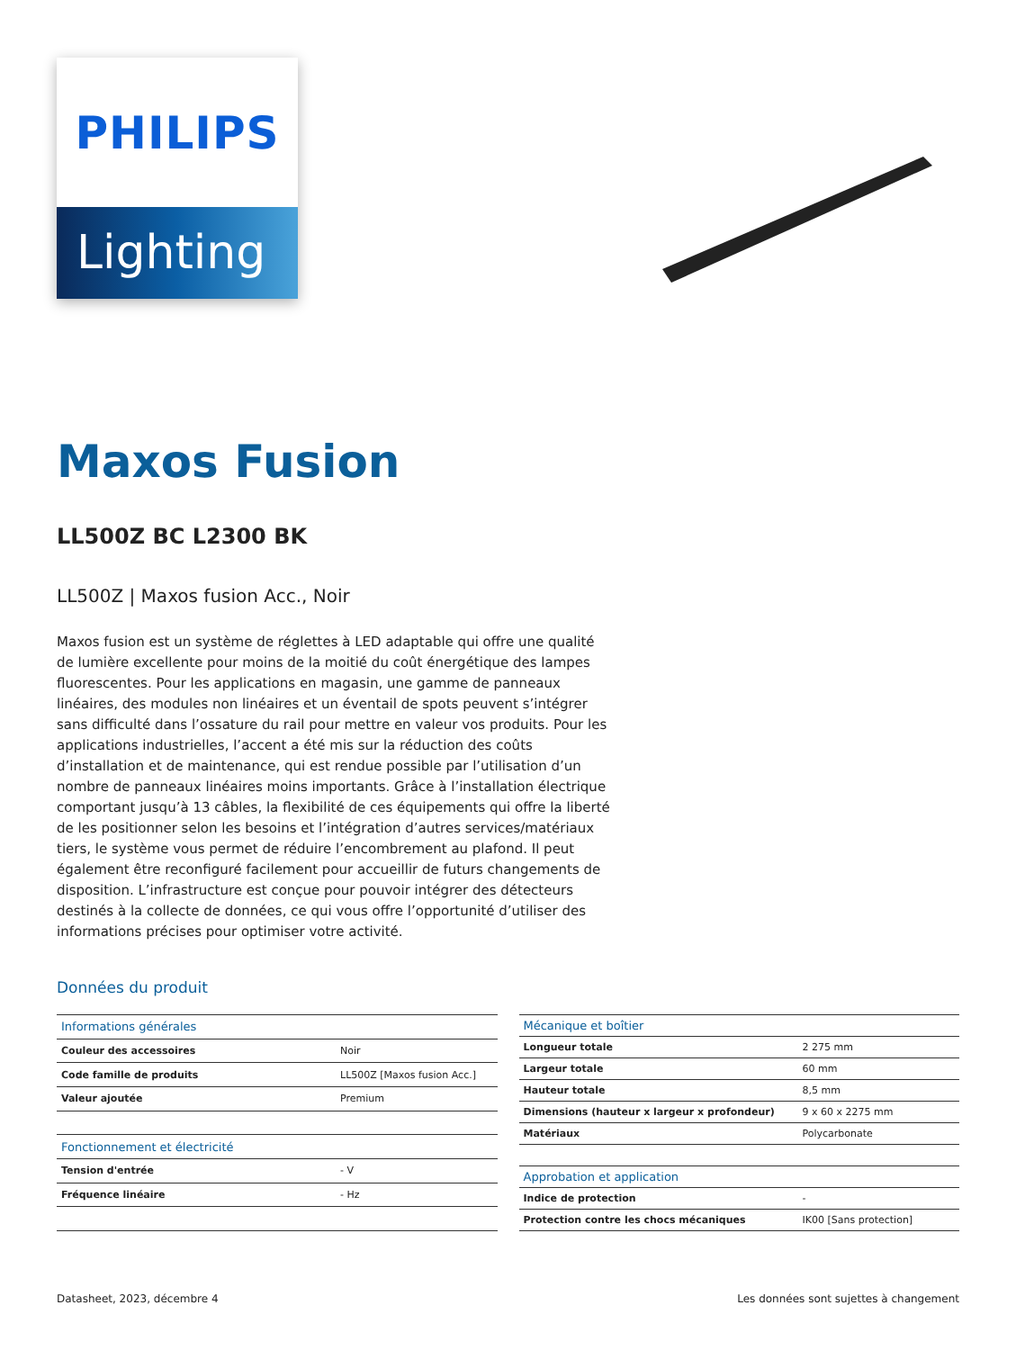PHILIPS
Lighting
Maxos Fusion
LL500Z BC L2300 BK
LL500Z | Maxos fusion Acc., Noir
Maxos fusion est un système de réglettes à LED adaptable qui offre une qualité de lumière excellente pour moins de la moitié du coût énergétique des lampes fluorescentes. Pour les applications en magasin, une gamme de panneaux linéaires, des modules non linéaires et un éventail de spots peuvent s’intégrer sans difficulté dans l’ossature du rail pour mettre en valeur vos produits. Pour les applications industrielles, l’accent a été mis sur la réduction des coûts d’installation et de maintenance, qui est rendue possible par l’utilisation d’un nombre de panneaux linéaires moins importants. Grâce à l’installation électrique comportant jusqu’à 13 câbles, la flexibilité de ces équipements qui offre la liberté de les positionner selon les besoins et l’intégration d’autres services/matériaux tiers, le système vous permet de réduire l’encombrement au plafond. Il peut également être reconfiguré facilement pour accueillir de futurs changements de disposition. L’infrastructure est conçue pour pouvoir intégrer des détecteurs destinés à la collecte de données, ce qui vous offre l’opportunité d’utiliser des informations précises pour optimiser votre activité.
Données du produit
| Informations générales | |
| --- | --- |
| Couleur des accessoires | Noir |
| Code famille de produits | LL500Z [Maxos fusion Acc.] |
| Valeur ajoutée | Premium |
| Fonctionnement et électricité | |
| Tension d'entrée | - V |
| Fréquence linéaire | - Hz |
| Mécanique et boîtier | |
| --- | --- |
| Longueur totale | 2 275 mm |
| Largeur totale | 60 mm |
| Hauteur totale | 8,5 mm |
| Dimensions (hauteur x largeur x profondeur) | 9 x 60 x 2275 mm |
| Matériaux | Polycarbonate |
| Approbation et application | |
| Indice de protection | - |
| Protection contre les chocs mécaniques | IK00 [Sans protection] |
Datasheet, 2023, décembre 4 Les données sont sujettes à changement